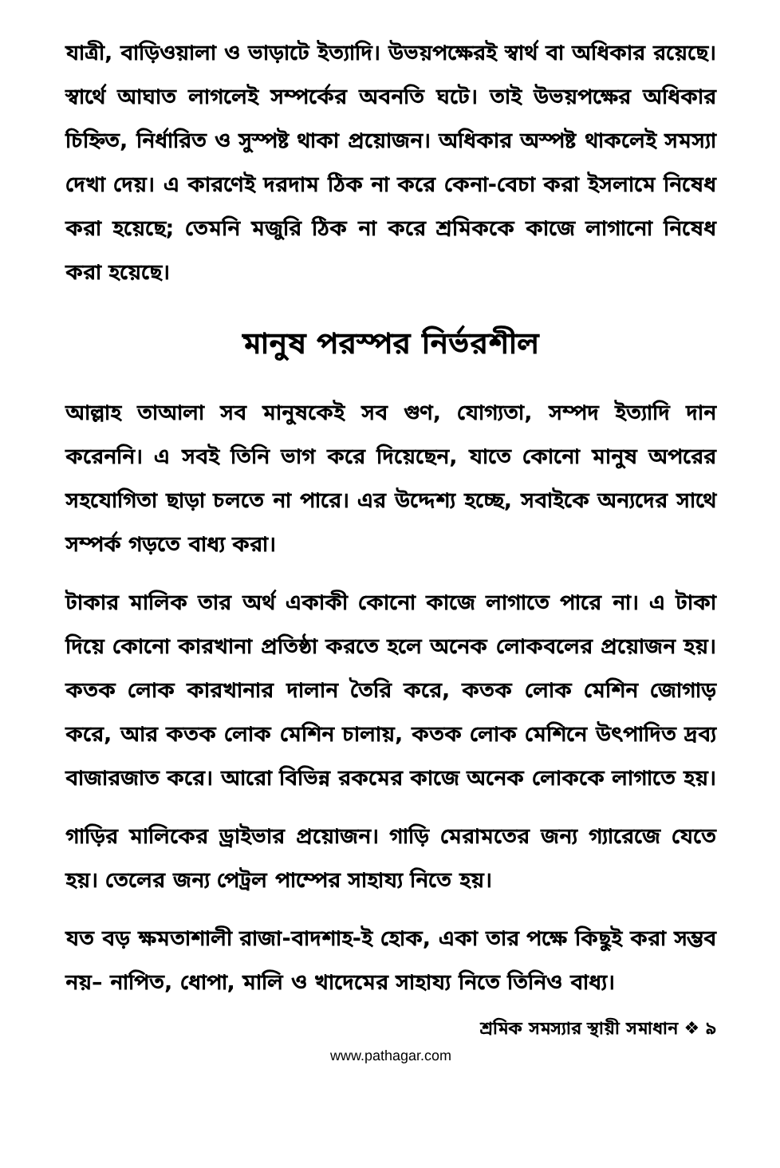যাত্রী, বাড়িওয়ালা ও ভাড়াটে ইত্যাদি। উভয়পক্ষেরই স্বার্থ বা অধিকার রয়েছে। স্বার্থে আঘাত লাগলেই সম্পর্কের অবনতি ঘটে। তাই উভয়পক্ষের অধিকার চিহ্নিত, নির্ধারিত ও সুস্পষ্ট থাকা প্রয়োজন। অধিকার অস্পষ্ট থাকলেই সমস্যা দেখা দেয়। এ কারণেই দরদাম ঠিক না করে কেনা-বেচা করা ইসলামে নিষেধ করা হয়েছে; তেমনি মজুরি ঠিক না করে শ্রমিককে কাজে লাগানো নিষেধ করা হয়েছে।
মানুষ পরস্পর নির্ভরশীল
আল্লাহ তাআলা সব মানুষকেই সব গুণ, যোগ্যতা, সম্পদ ইত্যাদি দান করেননি। এ সবই তিনি ভাগ করে দিয়েছেন, যাতে কোনো মানুষ অপরের সহযোগিতা ছাড়া চলতে না পারে। এর উদ্দেশ্য হচ্ছে, সবাইকে অন্যদের সাথে সম্পর্ক গড়তে বাধ্য করা।
টাকার মালিক তার অর্থ একাকী কোনো কাজে লাগাতে পারে না। এ টাকা দিয়ে কোনো কারখানা প্রতিষ্ঠা করতে হলে অনেক লোকবলের প্রয়োজন হয়। কতক লোক কারখানার দালান তৈরি করে, কতক লোক মেশিন জোগাড় করে, আর কতক লোক মেশিন চালায়, কতক লোক মেশিনে উৎপাদিত দ্রব্য বাজারজাত করে। আরো বিভিন্ন রকমের কাজে অনেক লোককে লাগাতে হয়।
গাড়ির মালিকের ড্রাইভার প্রয়োজন। গাড়ি মেরামতের জন্য গ্যারেজে যেতে হয়। তেলের জন্য পেট্রল পাম্পের সাহায্য নিতে হয়।
যত বড় ক্ষমতাশালী রাজা-বাদশাহ-ই হোক, একা তার পক্ষে কিছুই করা সম্ভব নয়– নাপিত, ধোপা, মালি ও খাদেমের সাহায্য নিতে তিনিও বাধ্য।
শ্রমিক সমস্যার স্থায়ী সমাধান ❖ ৯
www.pathagar.com